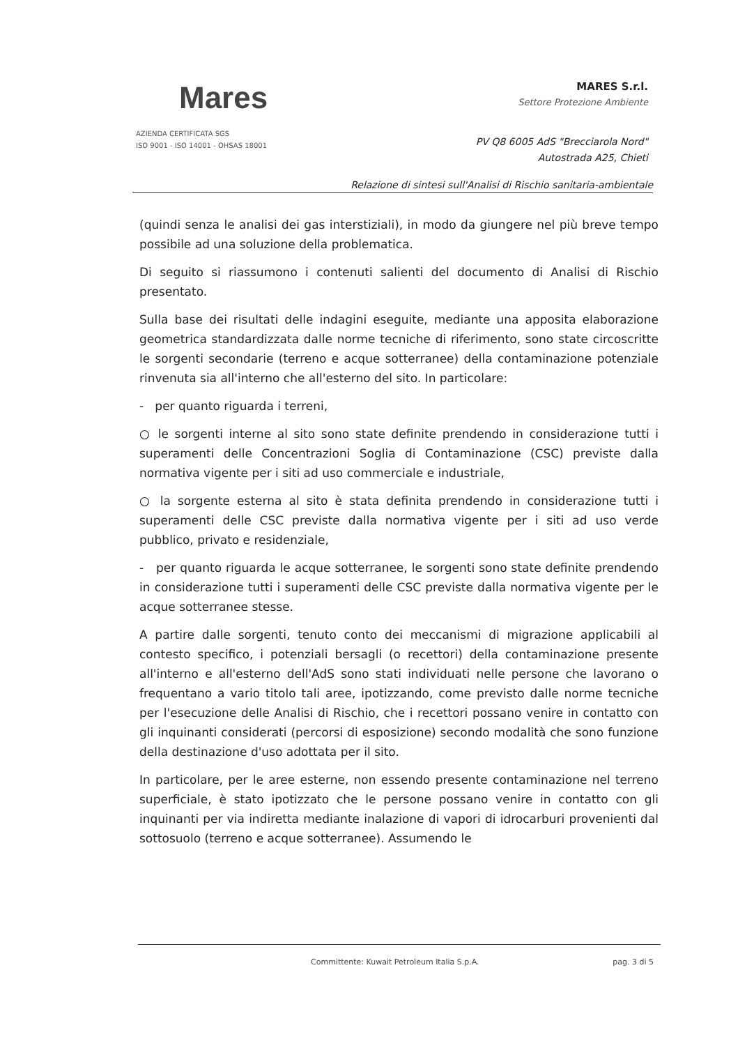Mares
AZIENDA CERTIFICATA SGS
ISO 9001 - ISO 14001 - OHSAS 18001
MARES S.r.l.
Settore Protezione Ambiente
PV Q8 6005 AdS "Brecciarola Nord"
Autostrada A25, Chieti
Relazione di sintesi sull'Analisi di Rischio sanitaria-ambientale
(quindi senza le analisi dei gas interstiziali), in modo da giungere nel più breve tempo possibile ad una soluzione della problematica.
Di seguito si riassumono i contenuti salienti del documento di Analisi di Rischio presentato.
Sulla base dei risultati delle indagini eseguite, mediante una apposita elaborazione geometrica standardizzata dalle norme tecniche di riferimento, sono state circoscritte le sorgenti secondarie (terreno e acque sotterranee) della contaminazione potenziale rinvenuta sia all'interno che all'esterno del sito. In particolare:
- per quanto riguarda i terreni,
○ le sorgenti interne al sito sono state definite prendendo in considerazione tutti i superamenti delle Concentrazioni Soglia di Contaminazione (CSC) previste dalla normativa vigente per i siti ad uso commerciale e industriale,
○ la sorgente esterna al sito è stata definita prendendo in considerazione tutti i superamenti delle CSC previste dalla normativa vigente per i siti ad uso verde pubblico, privato e residenziale,
- per quanto riguarda le acque sotterranee, le sorgenti sono state definite prendendo in considerazione tutti i superamenti delle CSC previste dalla normativa vigente per le acque sotterranee stesse.
A partire dalle sorgenti, tenuto conto dei meccanismi di migrazione applicabili al contesto specifico, i potenziali bersagli (o recettori) della contaminazione presente all'interno e all'esterno dell'AdS sono stati individuati nelle persone che lavorano o frequentano a vario titolo tali aree, ipotizzando, come previsto dalle norme tecniche per l'esecuzione delle Analisi di Rischio, che i recettori possano venire in contatto con gli inquinanti considerati (percorsi di esposizione) secondo modalità che sono funzione della destinazione d'uso adottata per il sito.
In particolare, per le aree esterne, non essendo presente contaminazione nel terreno superficiale, è stato ipotizzato che le persone possano venire in contatto con gli inquinanti per via indiretta mediante inalazione di vapori di idrocarburi provenienti dal sottosuolo (terreno e acque sotterranee). Assumendo le
Committente: Kuwait Petroleum Italia S.p.A. pag. 3 di 5